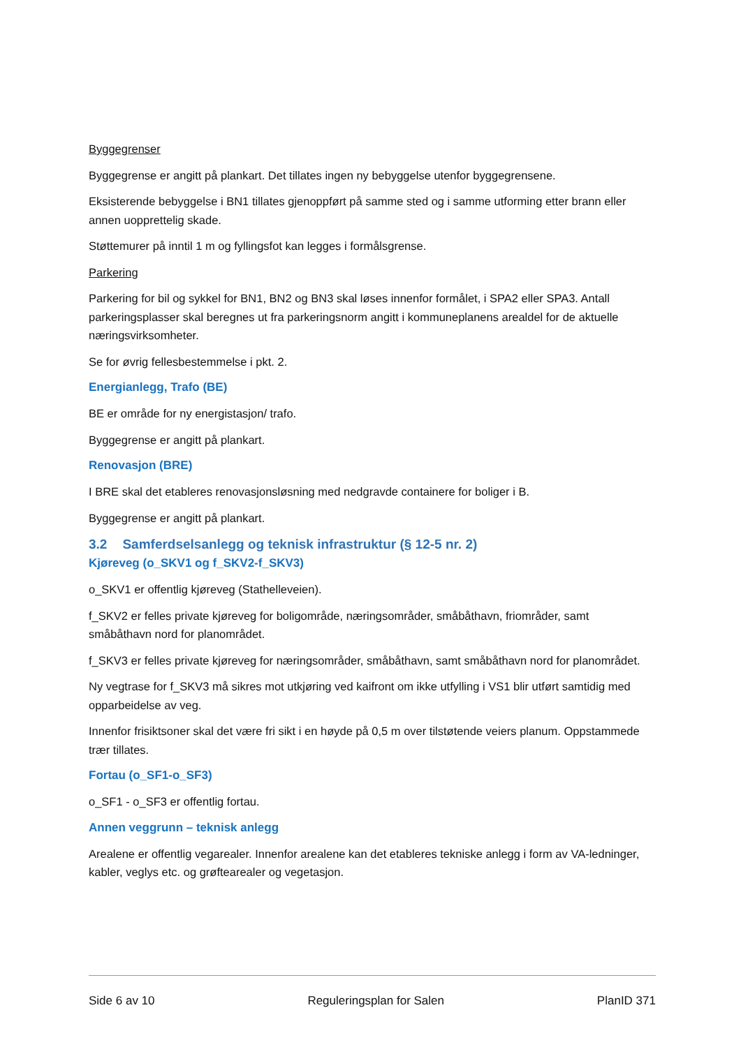Byggegrenser
Byggegrense er angitt på plankart. Det tillates ingen ny bebyggelse utenfor byggegrensene.
Eksisterende bebyggelse i BN1 tillates gjenoppført på samme sted og i samme utforming etter brann eller annen uopprettelig skade.
Støttemurer på inntil 1 m og fyllingsfot kan legges i formålsgrense.
Parkering
Parkering for bil og sykkel for BN1, BN2 og BN3 skal løses innenfor formålet, i SPA2 eller SPA3. Antall parkeringsplasser skal beregnes ut fra parkeringsnorm angitt i kommuneplanens arealdel for de aktuelle næringsvirksomheter.
Se for øvrig fellesbestemmelse i pkt. 2.
Energianlegg, Trafo (BE)
BE er område for ny energistasjon/ trafo.
Byggegrense er angitt på plankart.
Renovasjon (BRE)
I BRE skal det etableres renovasjonsløsning med nedgravde containere for boliger i B.
Byggegrense er angitt på plankart.
3.2 Samferdselsanlegg og teknisk infrastruktur (§ 12-5 nr. 2)
Kjøreveg (o_SKV1 og f_SKV2-f_SKV3)
o_SKV1 er offentlig kjøreveg (Stathelleveien).
f_SKV2 er felles private kjøreveg for boligområde, næringsområder, småbåthavn, friområder, samt småbåthavn nord for planområdet.
f_SKV3 er felles private kjøreveg for næringsområder, småbåthavn, samt småbåthavn nord for planområdet.
Ny vegtrase for f_SKV3 må sikres mot utkjøring ved kaifront om ikke utfylling i VS1 blir utført samtidig med opparbeidelse av veg.
Innenfor frisiktsoner skal det være fri sikt i en høyde på 0,5 m over tilstøtende veiers planum. Oppstammede trær tillates.
Fortau (o_SF1-o_SF3)
o_SF1 - o_SF3 er offentlig fortau.
Annen veggrunn – teknisk anlegg
Arealene er offentlig vegarealer. Innenfor arealene kan det etableres tekniske anlegg i form av VA-ledninger, kabler, veglys etc. og grøftearealer og vegetasjon.
Side 6 av 10 Reguleringsplan for Salen PlanID 371